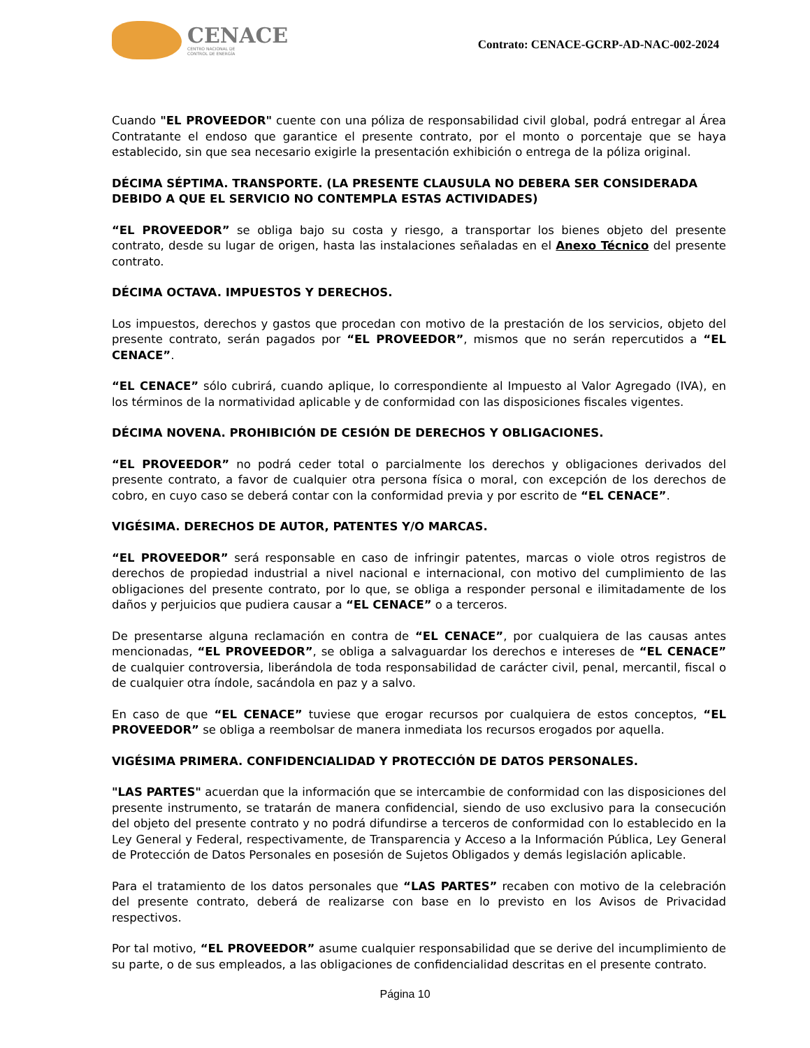CENACE
CENTRO NACIONAL DE
CONTROL DE ENERGÍA
Contrato: CENACE-GCRP-AD-NAC-002-2024
Cuando "EL PROVEEDOR" cuente con una póliza de responsabilidad civil global, podrá entregar al Área Contratante el endoso que garantice el presente contrato, por el monto o porcentaje que se haya establecido, sin que sea necesario exigirle la presentación exhibición o entrega de la póliza original.
DÉCIMA SÉPTIMA. TRANSPORTE. (LA PRESENTE CLAUSULA NO DEBERA SER CONSIDERADA DEBIDO A QUE EL SERVICIO NO CONTEMPLA ESTAS ACTIVIDADES)
“EL PROVEEDOR” se obliga bajo su costa y riesgo, a transportar los bienes objeto del presente contrato, desde su lugar de origen, hasta las instalaciones señaladas en el Anexo Técnico del presente contrato.
DÉCIMA OCTAVA. IMPUESTOS Y DERECHOS.
Los impuestos, derechos y gastos que procedan con motivo de la prestación de los servicios, objeto del presente contrato, serán pagados por “EL PROVEEDOR”, mismos que no serán repercutidos a “EL CENACE”.
“EL CENACE” sólo cubrirá, cuando aplique, lo correspondiente al Impuesto al Valor Agregado (IVA), en los términos de la normatividad aplicable y de conformidad con las disposiciones fiscales vigentes.
DÉCIMA NOVENA. PROHIBICIÓN DE CESIÓN DE DERECHOS Y OBLIGACIONES.
“EL PROVEEDOR” no podrá ceder total o parcialmente los derechos y obligaciones derivados del presente contrato, a favor de cualquier otra persona física o moral, con excepción de los derechos de cobro, en cuyo caso se deberá contar con la conformidad previa y por escrito de “EL CENACE”.
VIGÉSIMA. DERECHOS DE AUTOR, PATENTES Y/O MARCAS.
“EL PROVEEDOR” será responsable en caso de infringir patentes, marcas o viole otros registros de derechos de propiedad industrial a nivel nacional e internacional, con motivo del cumplimiento de las obligaciones del presente contrato, por lo que, se obliga a responder personal e ilimitadamente de los daños y perjuicios que pudiera causar a “EL CENACE” o a terceros.
De presentarse alguna reclamación en contra de “EL CENACE”, por cualquiera de las causas antes mencionadas, “EL PROVEEDOR”, se obliga a salvaguardar los derechos e intereses de “EL CENACE” de cualquier controversia, liberándola de toda responsabilidad de carácter civil, penal, mercantil, fiscal o de cualquier otra índole, sacándola en paz y a salvo.
En caso de que “EL CENACE” tuviese que erogar recursos por cualquiera de estos conceptos, “EL PROVEEDOR” se obliga a reembolsar de manera inmediata los recursos erogados por aquella.
VIGÉSIMA PRIMERA. CONFIDENCIALIDAD Y PROTECCIÓN DE DATOS PERSONALES.
"LAS PARTES" acuerdan que la información que se intercambie de conformidad con las disposiciones del presente instrumento, se tratarán de manera confidencial, siendo de uso exclusivo para la consecución del objeto del presente contrato y no podrá difundirse a terceros de conformidad con lo establecido en la Ley General y Federal, respectivamente, de Transparencia y Acceso a la Información Pública, Ley General de Protección de Datos Personales en posesión de Sujetos Obligados y demás legislación aplicable.
Para el tratamiento de los datos personales que “LAS PARTES” recaben con motivo de la celebración del presente contrato, deberá de realizarse con base en lo previsto en los Avisos de Privacidad respectivos.
Por tal motivo, “EL PROVEEDOR” asume cualquier responsabilidad que se derive del incumplimiento de su parte, o de sus empleados, a las obligaciones de confidencialidad descritas en el presente contrato.
Página 10